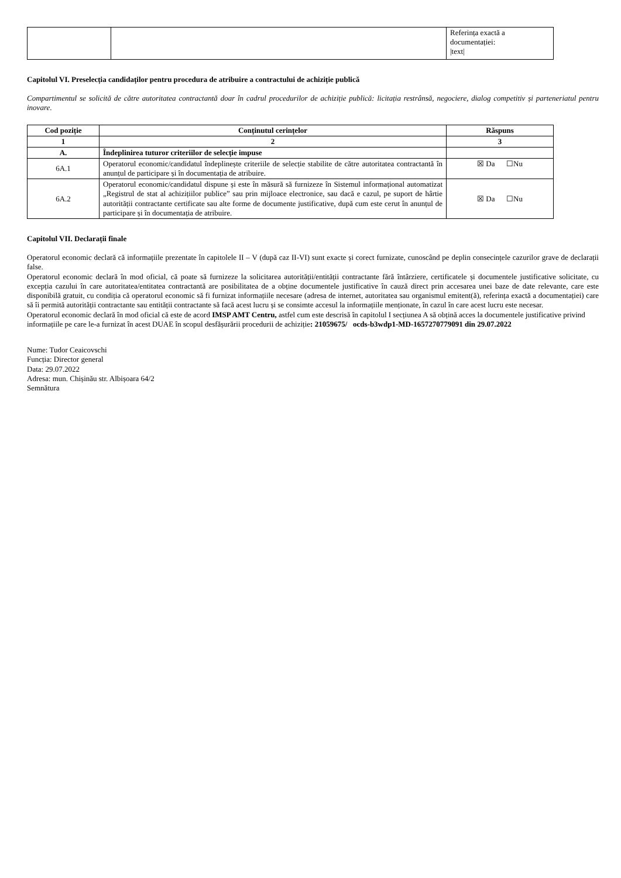| | | Referința exactă a documentației: /text/ |
Capitolul VI. Preselecția candidaților pentru procedura de atribuire a contractului de achiziție publică
Compartimentul se solicită de către autoritatea contractantă doar în cadrul procedurilor de achiziție publică: licitația restrânsă, negociere, dialog competitiv și parteneriatul pentru inovare.
| Cod poziție | Conținutul cerințelor | Răspuns |
| --- | --- | --- |
| 1 | 2 | 3 |
| A. | Îndeplinirea tuturor criteriilor de selecție impuse | |
| 6A.1 | Operatorul economic/candidatul îndeplinește criteriile de selecție stabilite de către autoritatea contractantă în anunțul de participare și în documentația de atribuire. | ☒ Da ☐Nu |
| 6A.2 | Operatorul economic/candidatul dispune și este în măsură să furnizeze în Sistemul informațional automatizat „Registrul de stat al achizițiilor publice” sau prin mijloace electronice, sau dacă e cazul, pe suport de hârtie autorității contractante certificate sau alte forme de documente justificative, după cum este cerut în anunțul de participare și în documentația de atribuire. | ☒ Da ☐Nu |
Capitolul VII. Declarații finale
Operatorul economic declară că informațiile prezentate în capitolele II – V (după caz II-VI) sunt exacte și corect furnizate, cunoscând pe deplin consecințele cazurilor grave de declarații false.
Operatorul economic declară în mod oficial, că poate să furnizeze la solicitarea autorității/entității contractante fără întârziere, certificatele și documentele justificative solicitate, cu excepția cazului în care autoritatea/entitatea contractantă are posibilitatea de a obține documentele justificative în cauză direct prin accesarea unei baze de date relevante, care este disponibilă gratuit, cu condiția că operatorul economic să fi furnizat informațiile necesare (adresa de internet, autoritatea sau organismul emitent(ă), referința exactă a documentației) care să îi permită autorității contractante sau entității contractante să facă acest lucru și se consimte accesul la informațiile menționate, în cazul în care acest lucru este necesar.
Operatorul economic declară în mod oficial că este de acord IMSP AMT Centru, astfel cum este descrisă în capitolul I secțiunea A să obțină acces la documentele justificative privind informațiile pe care le-a furnizat în acest DUAE în scopul desfășurării procedurii de achiziție: 21059675/ ocds-b3wdp1-MD-1657270779091 din 29.07.2022
Nume: Tudor Ceaicovschi
Funcția: Director general
Data: 29.07.2022
Adresa: mun. Chișinău str. Albișoara 64/2
Semnătura